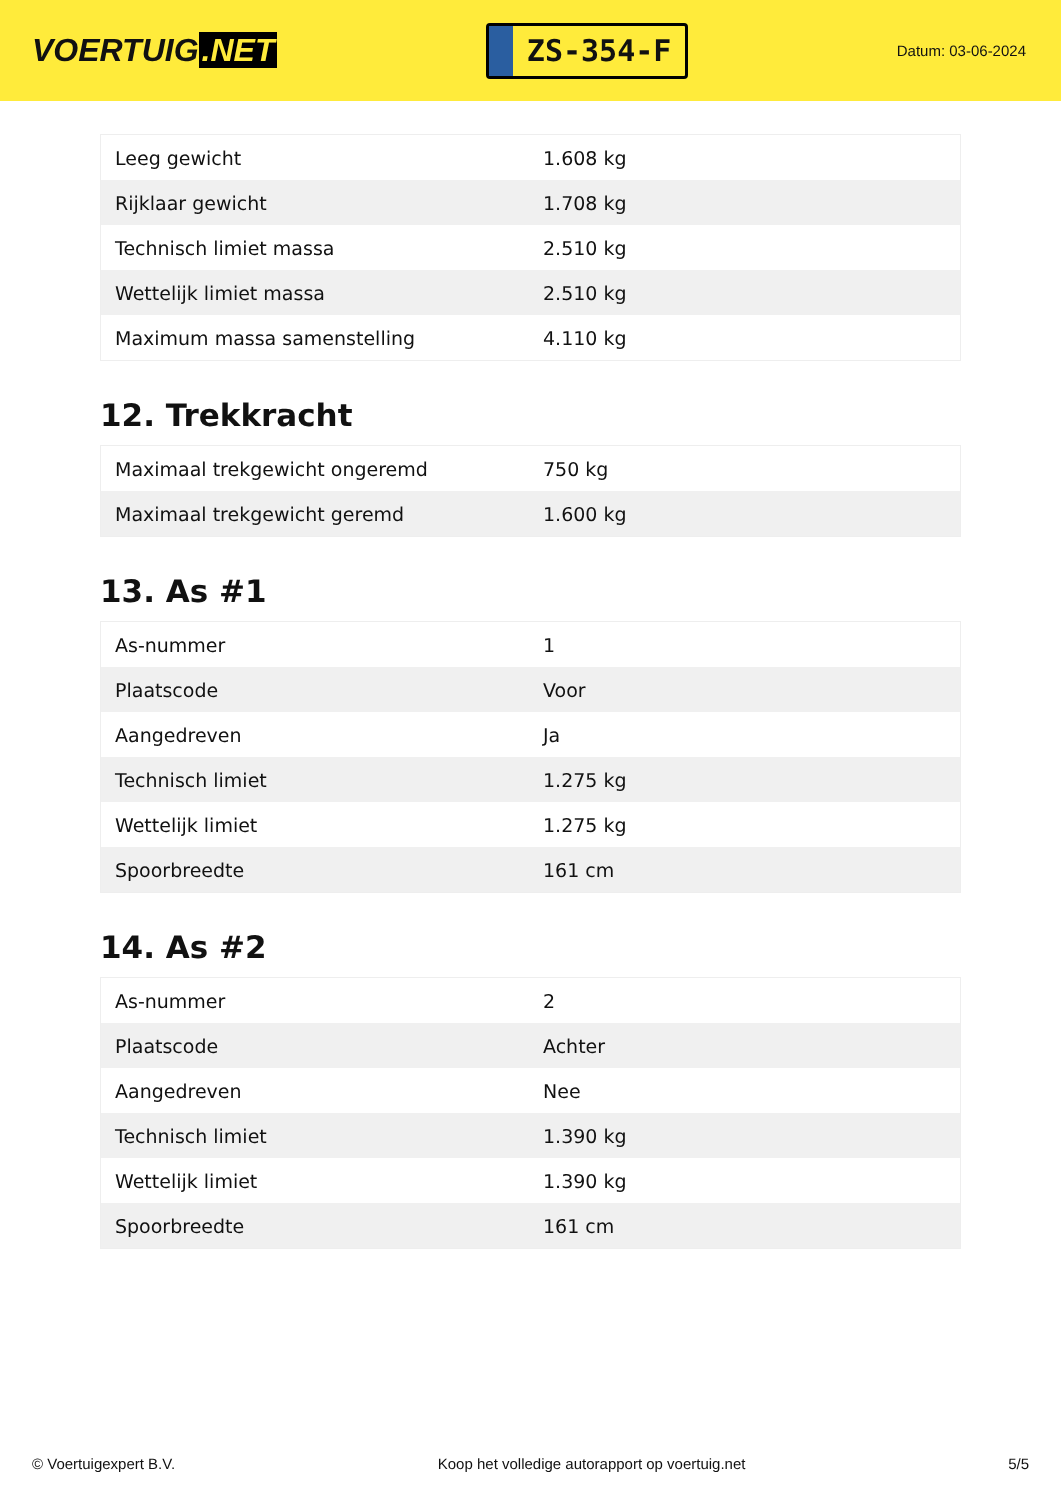VOERTUIG.NET
ZS-354-F
Datum: 03-06-2024
| Leeg gewicht | 1.608 kg |
| Rijklaar gewicht | 1.708 kg |
| Technisch limiet massa | 2.510 kg |
| Wettelijk limiet massa | 2.510 kg |
| Maximum massa samenstelling | 4.110 kg |
12. Trekkracht
| Maximaal trekgewicht ongeremd | 750 kg |
| Maximaal trekgewicht geremd | 1.600 kg |
13. As #1
| As-nummer | 1 |
| Plaatscode | Voor |
| Aangedreven | Ja |
| Technisch limiet | 1.275 kg |
| Wettelijk limiet | 1.275 kg |
| Spoorbreedte | 161 cm |
14. As #2
| As-nummer | 2 |
| Plaatscode | Achter |
| Aangedreven | Nee |
| Technisch limiet | 1.390 kg |
| Wettelijk limiet | 1.390 kg |
| Spoorbreedte | 161 cm |
© Voertuigexpert B.V. Koop het volledige autorapport op voertuig.net 5/5